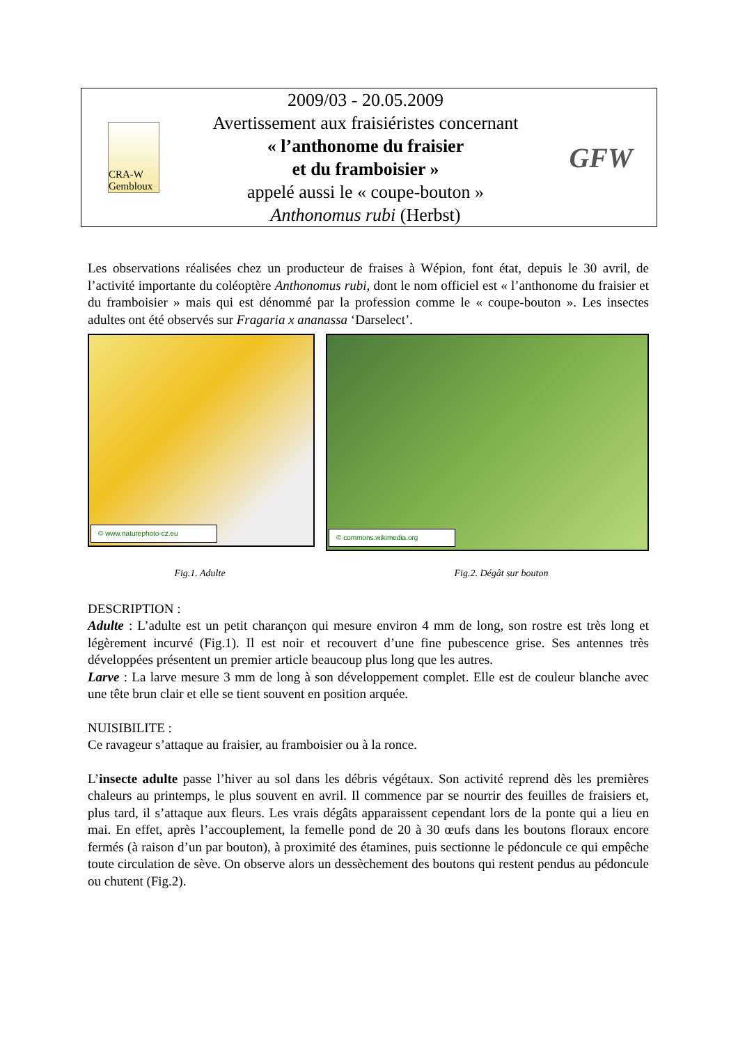CRA-W Gembloux
2009/03 - 20.05.2009
Avertissement aux fraisiéristes concernant
« l’anthonome du fraisier
et du framboisier »
appelé aussi le « coupe-bouton »
Anthonomus rubi (Herbst)
GFW
Les observations réalisées chez un producteur de fraises à Wépion, font état, depuis le 30 avril, de l’activité importante du coléoptère Anthonomus rubi, dont le nom officiel est « l’anthonome du fraisier et du framboisier » mais qui est dénommé par la profession comme le « coupe-bouton ». Les insectes adultes ont été observés sur Fragaria x ananassa ‘Darselect’.
© www.naturephoto-cz.eu
© commons.wikimedia.org
Fig.1. Adulte Fig.2. Dégât sur bouton
DESCRIPTION :
Adulte : L’adulte est un petit charançon qui mesure environ 4 mm de long, son rostre est très long et légèrement incurvé (Fig.1). Il est noir et recouvert d’une fine pubescence grise. Ses antennes très développées présentent un premier article beaucoup plus long que les autres.
Larve : La larve mesure 3 mm de long à son développement complet. Elle est de couleur blanche avec une tête brun clair et elle se tient souvent en position arquée.
NUISIBILITE :
Ce ravageur s’attaque au fraisier, au framboisier ou à la ronce.
L’insecte adulte passe l’hiver au sol dans les débris végétaux. Son activité reprend dès les premières chaleurs au printemps, le plus souvent en avril. Il commence par se nourrir des feuilles de fraisiers et, plus tard, il s’attaque aux fleurs. Les vrais dégâts apparaissent cependant lors de la ponte qui a lieu en mai. En effet, après l’accouplement, la femelle pond de 20 à 30 œufs dans les boutons floraux encore fermés (à raison d’un par bouton), à proximité des étamines, puis sectionne le pédoncule ce qui empêche toute circulation de sève. On observe alors un dessèchement des boutons qui restent pendus au pédoncule ou chutent (Fig.2).